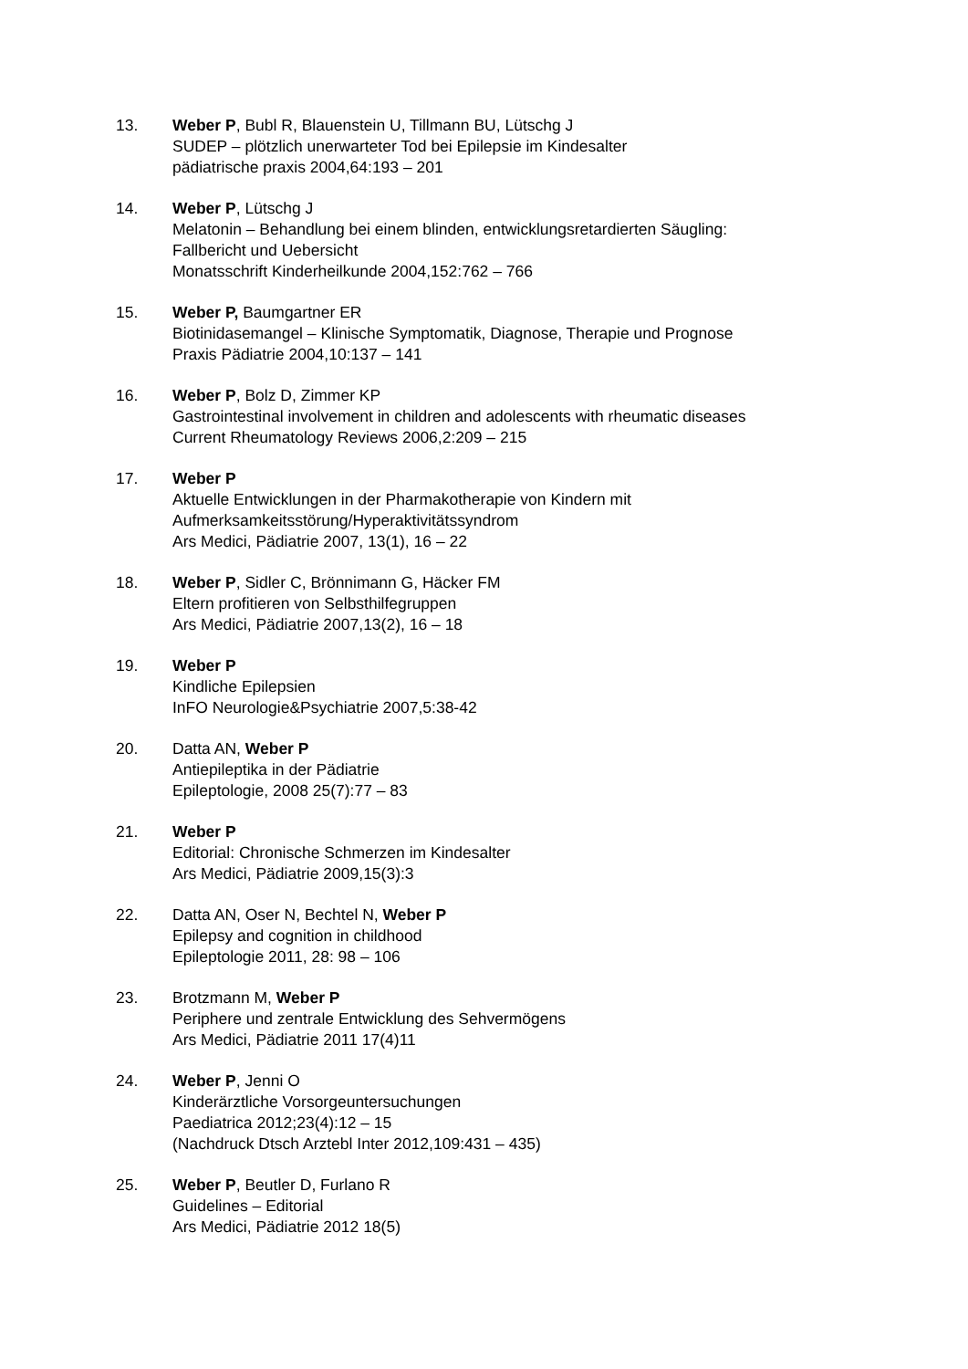13. Weber P, Bubl R, Blauenstein U, Tillmann BU, Lütschg J
SUDEP – plötzlich unerwarteter Tod bei Epilepsie im Kindesalter
pädiatrische praxis 2004,64:193 – 201
14. Weber P, Lütschg J
Melatonin – Behandlung bei einem blinden, entwicklungsretardierten Säugling:
Fallbericht und Uebersicht
Monatsschrift Kinderheilkunde 2004,152:762 – 766
15. Weber P, Baumgartner ER
Biotinidasemangel – Klinische Symptomatik, Diagnose, Therapie und Prognose
Praxis Pädiatrie 2004,10:137 – 141
16. Weber P, Bolz D, Zimmer KP
Gastrointestinal involvement in children and adolescents with rheumatic diseases
Current Rheumatology Reviews 2006,2:209 – 215
17. Weber P
Aktuelle Entwicklungen in der Pharmakotherapie von Kindern mit
Aufmerksamkeitsstörung/Hyperaktivitätssyndrom
Ars Medici, Pädiatrie 2007, 13(1), 16 – 22
18. Weber P, Sidler C, Brönnimann G, Häcker FM
Eltern profitieren von Selbsthilfegruppen
Ars Medici, Pädiatrie 2007,13(2), 16 – 18
19. Weber P
Kindliche Epilepsien
InFO Neurologie&Psychiatrie 2007,5:38-42
20. Datta AN, Weber P
Antiepileptika in der Pädiatrie
Epileptologie, 2008 25(7):77 – 83
21. Weber P
Editorial: Chronische Schmerzen im Kindesalter
Ars Medici, Pädiatrie 2009,15(3):3
22. Datta AN, Oser N, Bechtel N, Weber P
Epilepsy and cognition in childhood
Epileptologie 2011, 28: 98 – 106
23. Brotzmann M, Weber P
Periphere und zentrale Entwicklung des Sehvermögens
Ars Medici, Pädiatrie 2011 17(4)11
24. Weber P, Jenni O
Kinderärztliche Vorsorgeuntersuchungen
Paediatrica 2012;23(4):12 – 15
(Nachdruck Dtsch Arztebl Inter 2012,109:431 – 435)
25. Weber P, Beutler D, Furlano R
Guidelines – Editorial
Ars Medici, Pädiatrie 2012 18(5)